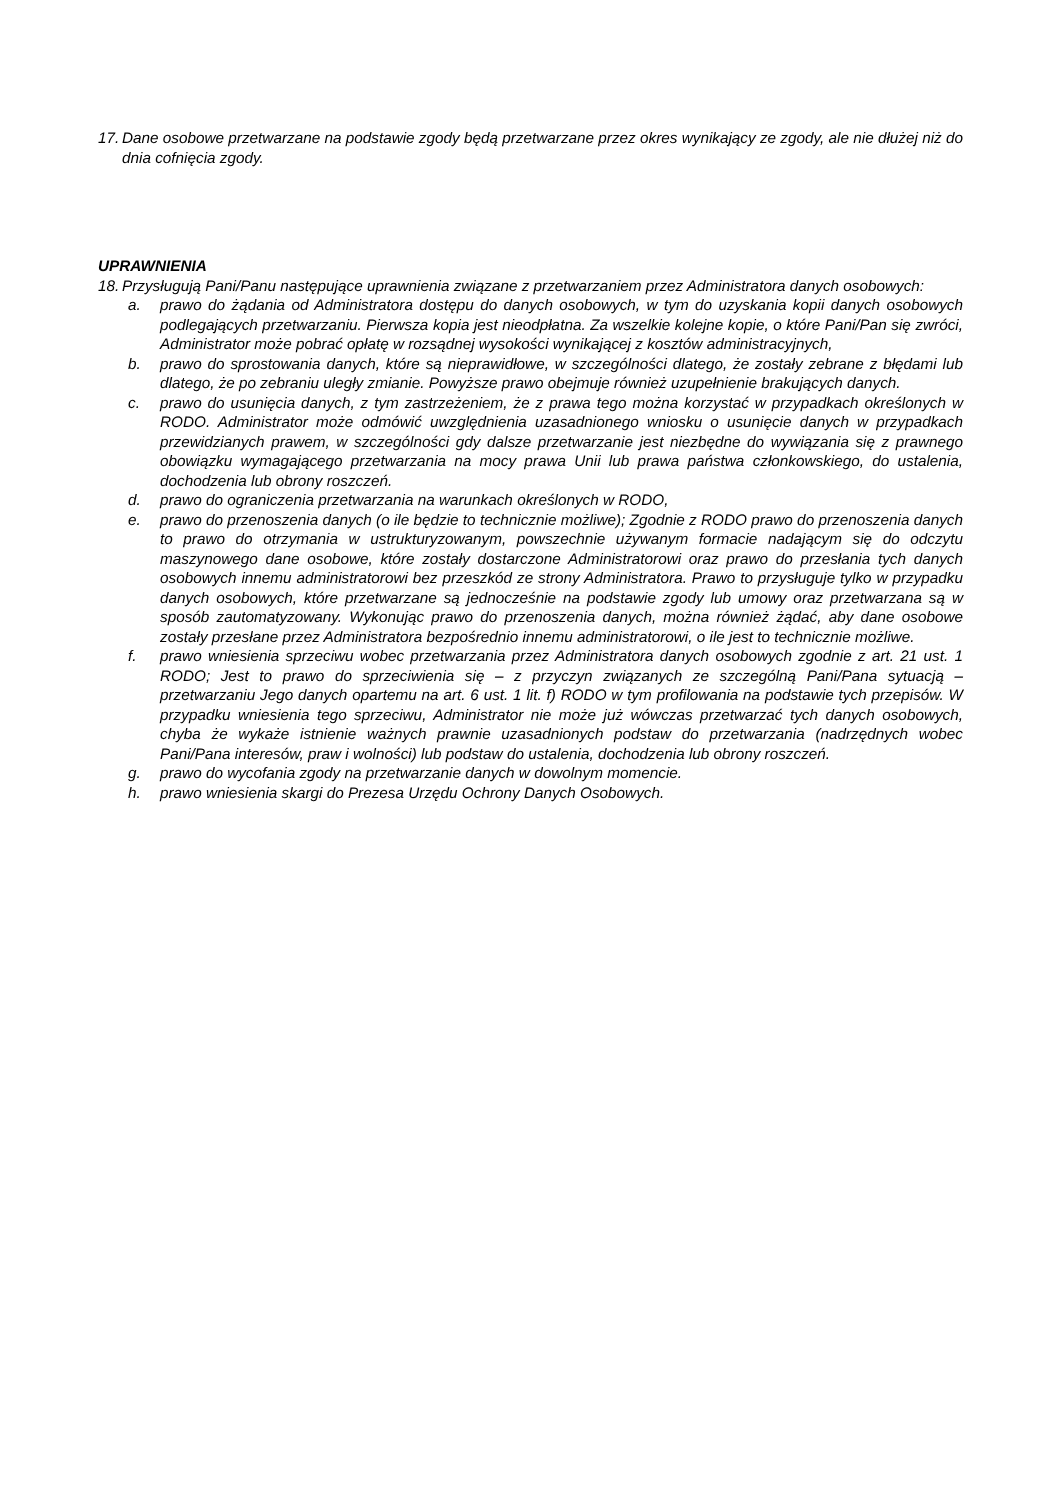17.
Dane osobowe przetwarzane na podstawie zgody będą przetwarzane przez okres wynikający ze zgody, ale nie dłużej niż do dnia cofnięcia zgody.
UPRAWNIENIA
18.
Przysługują Pani/Panu następujące uprawnienia związane z przetwarzaniem przez Administratora danych osobowych:
a. prawo do żądania od Administratora dostępu do danych osobowych, w tym do uzyskania kopii danych osobowych podlegających przetwarzaniu. Pierwsza kopia jest nieodpłatna. Za wszelkie kolejne kopie, o które Pani/Pan się zwróci, Administrator może pobrać opłatę w rozsądnej wysokości wynikającej z kosztów administracyjnych,
b. prawo do sprostowania danych, które są nieprawidłowe, w szczególności dlatego, że zostały zebrane z błędami lub dlatego, że po zebraniu uległy zmianie. Powyższe prawo obejmuje również uzupełnienie brakujących danych.
c. prawo do usunięcia danych, z tym zastrzeżeniem, że z prawa tego można korzystać w przypadkach określonych w RODO. Administrator może odmówić uwzględnienia uzasadnionego wniosku o usunięcie danych w przypadkach przewidzianych prawem, w szczególności gdy dalsze przetwarzanie jest niezbędne do wywiązania się z prawnego obowiązku wymagającego przetwarzania na mocy prawa Unii lub prawa państwa członkowskiego, do ustalenia, dochodzenia lub obrony roszczeń.
d. prawo do ograniczenia przetwarzania na warunkach określonych w RODO,
e. prawo do przenoszenia danych (o ile będzie to technicznie możliwe); Zgodnie z RODO prawo do przenoszenia danych to prawo do otrzymania w ustrukturyzowanym, powszechnie używanym formacie nadającym się do odczytu maszynowego dane osobowe, które zostały dostarczone Administratorowi oraz prawo do przesłania tych danych osobowych innemu administratorowi bez przeszkód ze strony Administratora. Prawo to przysługuje tylko w przypadku danych osobowych, które przetwarzane są jednocześnie na podstawie zgody lub umowy oraz przetwarzana są w sposób zautomatyzowany. Wykonując prawo do przenoszenia danych, można również żądać, aby dane osobowe zostały przesłane przez Administratora bezpośrednio innemu administratorowi, o ile jest to technicznie możliwe.
f. prawo wniesienia sprzeciwu wobec przetwarzania przez Administratora danych osobowych zgodnie z art. 21 ust. 1 RODO; Jest to prawo do sprzeciwienia się – z przyczyn związanych ze szczególną Pani/Pana sytuacją – przetwarzaniu Jego danych opartemu na art. 6 ust. 1 lit. f) RODO w tym profilowania na podstawie tych przepisów. W przypadku wniesienia tego sprzeciwu, Administrator nie może już wówczas przetwarzać tych danych osobowych, chyba że wykaże istnienie ważnych prawnie uzasadnionych podstaw do przetwarzania (nadrzędnych wobec Pani/Pana interesów, praw i wolności) lub podstaw do ustalenia, dochodzenia lub obrony roszczeń.
g. prawo do wycofania zgody na przetwarzanie danych w dowolnym momencie.
h. prawo wniesienia skargi do Prezesa Urzędu Ochrony Danych Osobowych.